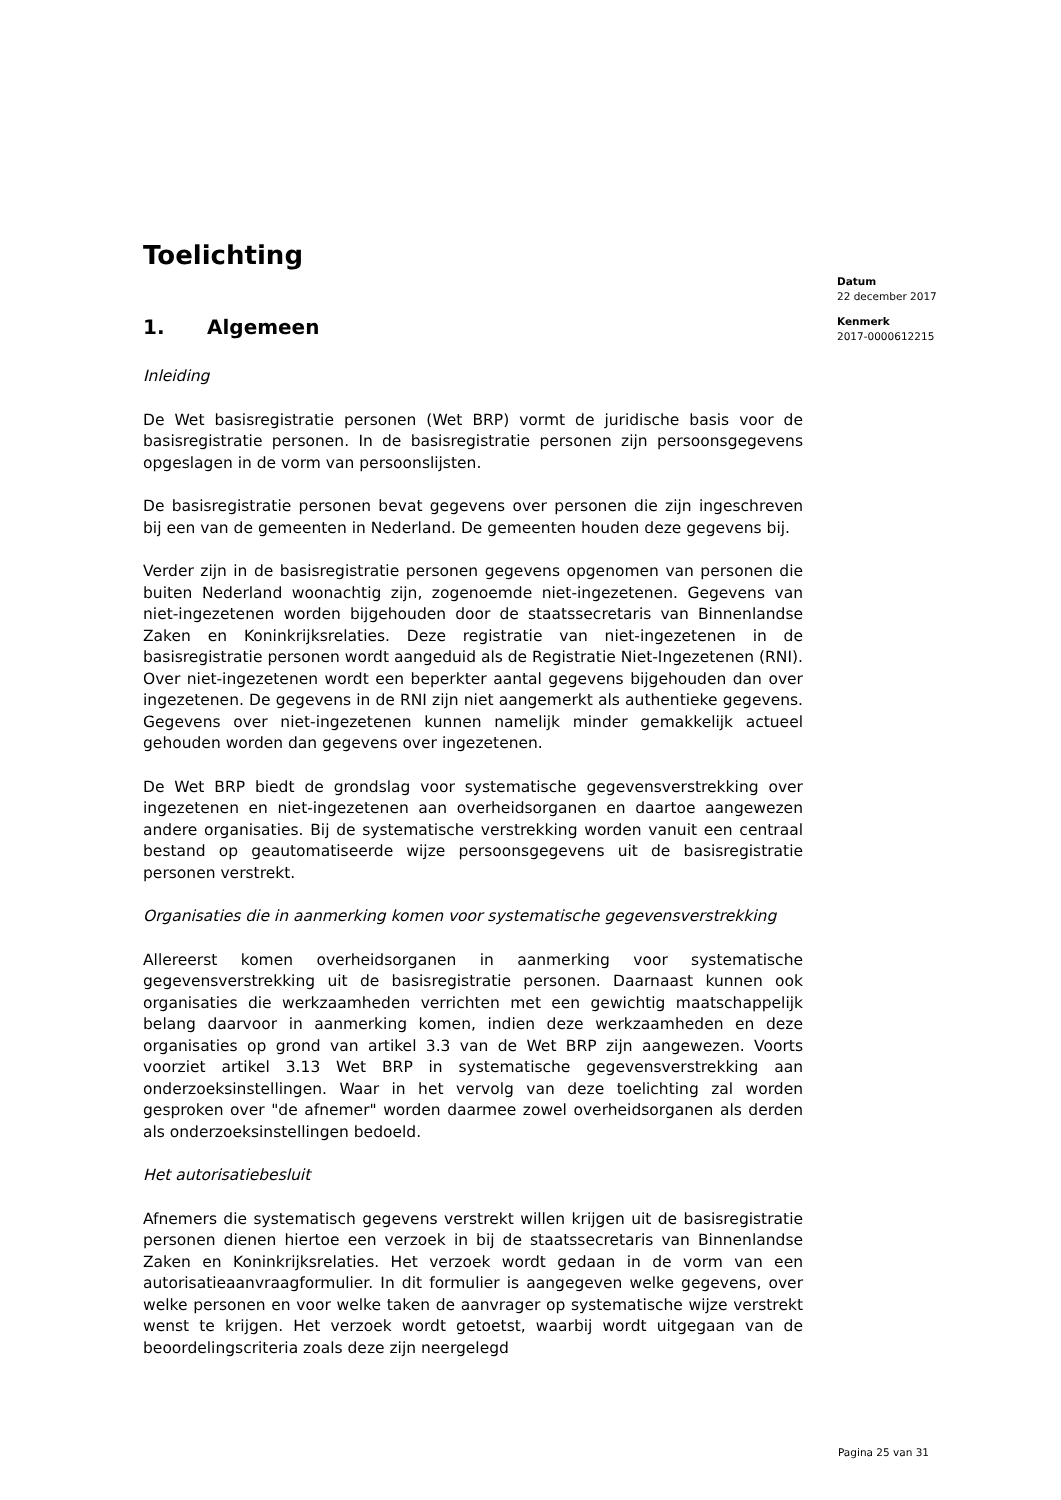Toelichting
1. Algemeen
Inleiding
De Wet basisregistratie personen (Wet BRP) vormt de juridische basis voor de basisregistratie personen. In de basisregistratie personen zijn persoonsgegevens opgeslagen in de vorm van persoonslijsten.
De basisregistratie personen bevat gegevens over personen die zijn ingeschreven bij een van de gemeenten in Nederland. De gemeenten houden deze gegevens bij.
Verder zijn in de basisregistratie personen gegevens opgenomen van personen die buiten Nederland woonachtig zijn, zogenoemde niet-ingezetenen. Gegevens van niet-ingezetenen worden bijgehouden door de staatssecretaris van Binnenlandse Zaken en Koninkrijksrelaties. Deze registratie van niet-ingezetenen in de basisregistratie personen wordt aangeduid als de Registratie Niet-Ingezetenen (RNI). Over niet-ingezetenen wordt een beperkter aantal gegevens bijgehouden dan over ingezetenen. De gegevens in de RNI zijn niet aangemerkt als authentieke gegevens. Gegevens over niet-ingezetenen kunnen namelijk minder gemakkelijk actueel gehouden worden dan gegevens over ingezetenen.
De Wet BRP biedt de grondslag voor systematische gegevensverstrekking over ingezetenen en niet-ingezetenen aan overheidsorganen en daartoe aangewezen andere organisaties. Bij de systematische verstrekking worden vanuit een centraal bestand op geautomatiseerde wijze persoonsgegevens uit de basisregistratie personen verstrekt.
Organisaties die in aanmerking komen voor systematische gegevensverstrekking
Allereerst komen overheidsorganen in aanmerking voor systematische gegevensverstrekking uit de basisregistratie personen. Daarnaast kunnen ook organisaties die werkzaamheden verrichten met een gewichtig maatschappelijk belang daarvoor in aanmerking komen, indien deze werkzaamheden en deze organisaties op grond van artikel 3.3 van de Wet BRP zijn aangewezen. Voorts voorziet artikel 3.13 Wet BRP in systematische gegevensverstrekking aan onderzoeksinstellingen. Waar in het vervolg van deze toelichting zal worden gesproken over "de afnemer" worden daarmee zowel overheidsorganen als derden als onderzoeksinstellingen bedoeld.
Het autorisatiebesluit
Afnemers die systematisch gegevens verstrekt willen krijgen uit de basisregistratie personen dienen hiertoe een verzoek in bij de staatssecretaris van Binnenlandse Zaken en Koninkrijksrelaties. Het verzoek wordt gedaan in de vorm van een autorisatieaanvraagformulier. In dit formulier is aangegeven welke gegevens, over welke personen en voor welke taken de aanvrager op systematische wijze verstrekt wenst te krijgen. Het verzoek wordt getoetst, waarbij wordt uitgegaan van de beoordelingscriteria zoals deze zijn neergelegd
Datum
22 december 2017
Kenmerk
2017-0000612215
Pagina 25 van 31